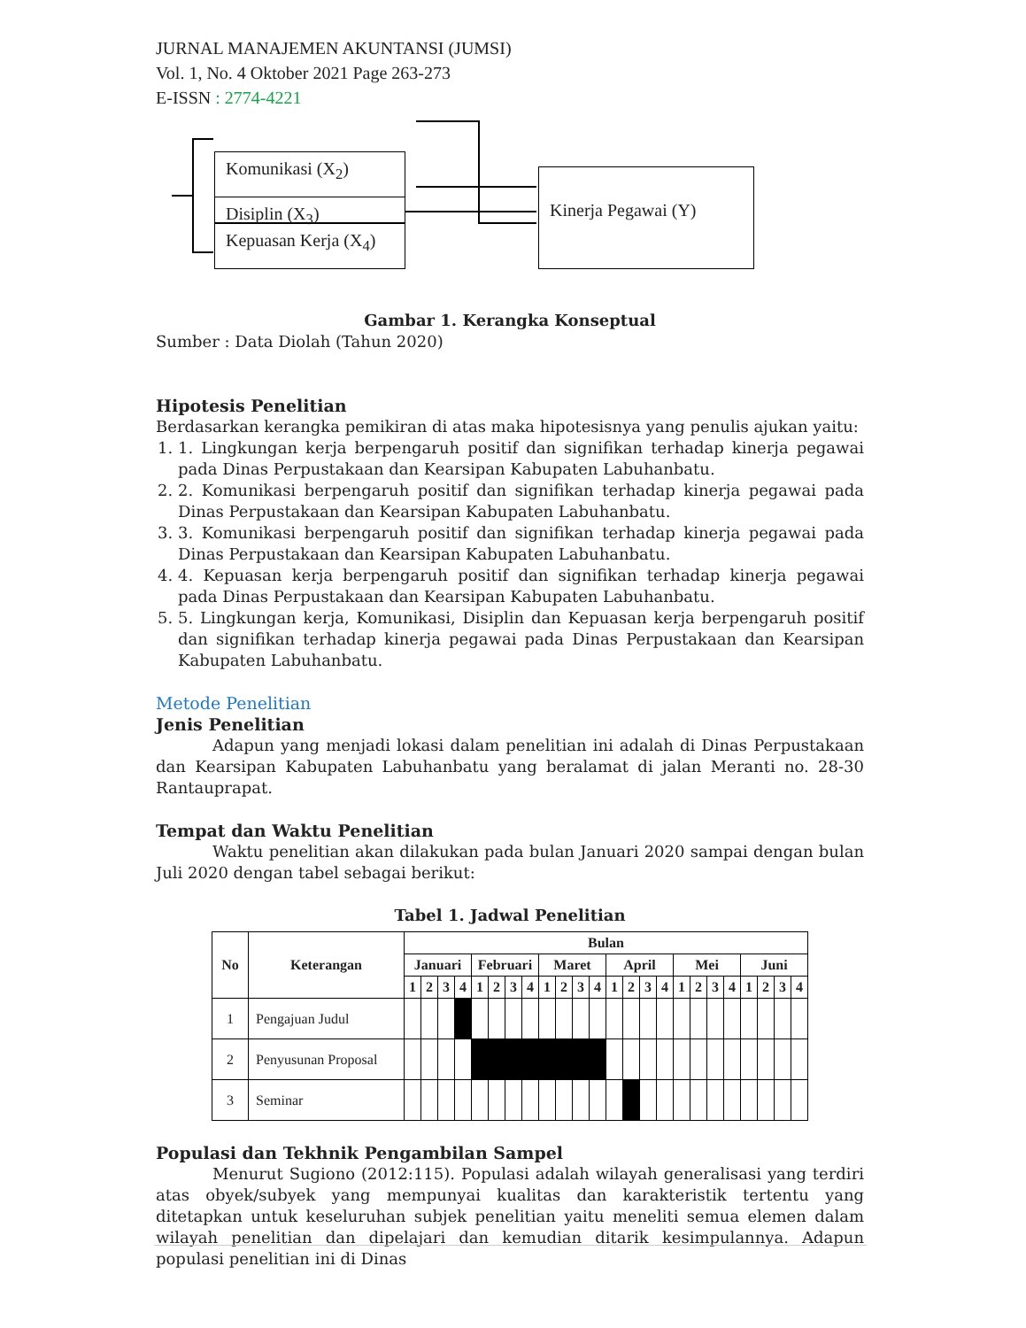JURNAL MANAJEMEN AKUNTANSI (JUMSI)
Vol. 1, No. 4 Oktober 2021 Page 263-273
E-ISSN : 2774-4221
Komunikasi (X<sub>2</sub>)
Disiplin (X<sub>3</sub>)
Kepuasan Kerja (X<sub>4</sub>)
Kinerja Pegawai (Y)
Gambar 1. Kerangka Konseptual
Sumber : Data Diolah (Tahun 2020)
Hipotesis Penelitian
Berdasarkan kerangka pemikiran di atas maka hipotesisnya yang penulis ajukan yaitu:
1. 1. Lingkungan kerja berpengaruh positif dan signifikan terhadap kinerja pegawai pada Dinas Perpustakaan dan Kearsipan Kabupaten Labuhanbatu.
2. 2. Komunikasi berpengaruh positif dan signifikan terhadap kinerja pegawai pada Dinas Perpustakaan dan Kearsipan Kabupaten Labuhanbatu.
3. 3. Komunikasi berpengaruh positif dan signifikan terhadap kinerja pegawai pada Dinas Perpustakaan dan Kearsipan Kabupaten Labuhanbatu.
4. 4. Kepuasan kerja berpengaruh positif dan signifikan terhadap kinerja pegawai pada Dinas Perpustakaan dan Kearsipan Kabupaten Labuhanbatu.
5. 5. Lingkungan kerja, Komunikasi, Disiplin dan Kepuasan kerja berpengaruh positif dan signifikan terhadap kinerja pegawai pada Dinas Perpustakaan dan Kearsipan Kabupaten Labuhanbatu.
Metode Penelitian
Jenis Penelitian
Adapun yang menjadi lokasi dalam penelitian ini adalah di Dinas Perpustakaan dan Kearsipan Kabupaten Labuhanbatu yang beralamat di jalan Meranti no. 28-30 Rantauprapat.
Tempat dan Waktu Penelitian
Waktu penelitian akan dilakukan pada bulan Januari 2020 sampai dengan bulan Juli 2020 dengan tabel sebagai berikut:
Tabel 1. Jadwal Penelitian
| No | Keterangan | Bulan | | | | | | | | | | | | | | | | | | | | | | | |
| --- | --- | --- | --- | --- | --- | --- | --- | --- | --- | --- | --- | --- | --- | --- | --- | --- | --- | --- | --- | --- | --- | --- | --- | --- | --- |
| | | Januari | | | | Februari | | | | Maret | | | | April | | | | Mei | | | | Juni | | | |
| | | 1 | 2 | 3 | 4 | 1 | 2 | 3 | 4 | 1 | 2 | 3 | 4 | 1 | 2 | 3 | 4 | 1 | 2 | 3 | 4 | 1 | 2 | 3 | 4 |
| 1 | Pengajuan Judul | | | | | | | | | | | | | | | | | | | | | | | | |
| 2 | Penyusunan Proposal | | | | | | | | | | | | | | | | | | | | | | | | |
| 3 | Seminar | | | | | | | | | | | | | | | | | | | | | | | | |
Populasi dan Tekhnik Pengambilan Sampel
Menurut Sugiono (2012:115). Populasi adalah wilayah generalisasi yang terdiri atas obyek/subyek yang mempunyai kualitas dan karakteristik tertentu yang ditetapkan untuk keseluruhan subjek penelitian yaitu meneliti semua elemen dalam wilayah penelitian dan dipelajari dan kemudian ditarik kesimpulannya. Adapun populasi penelitian ini di Dinas